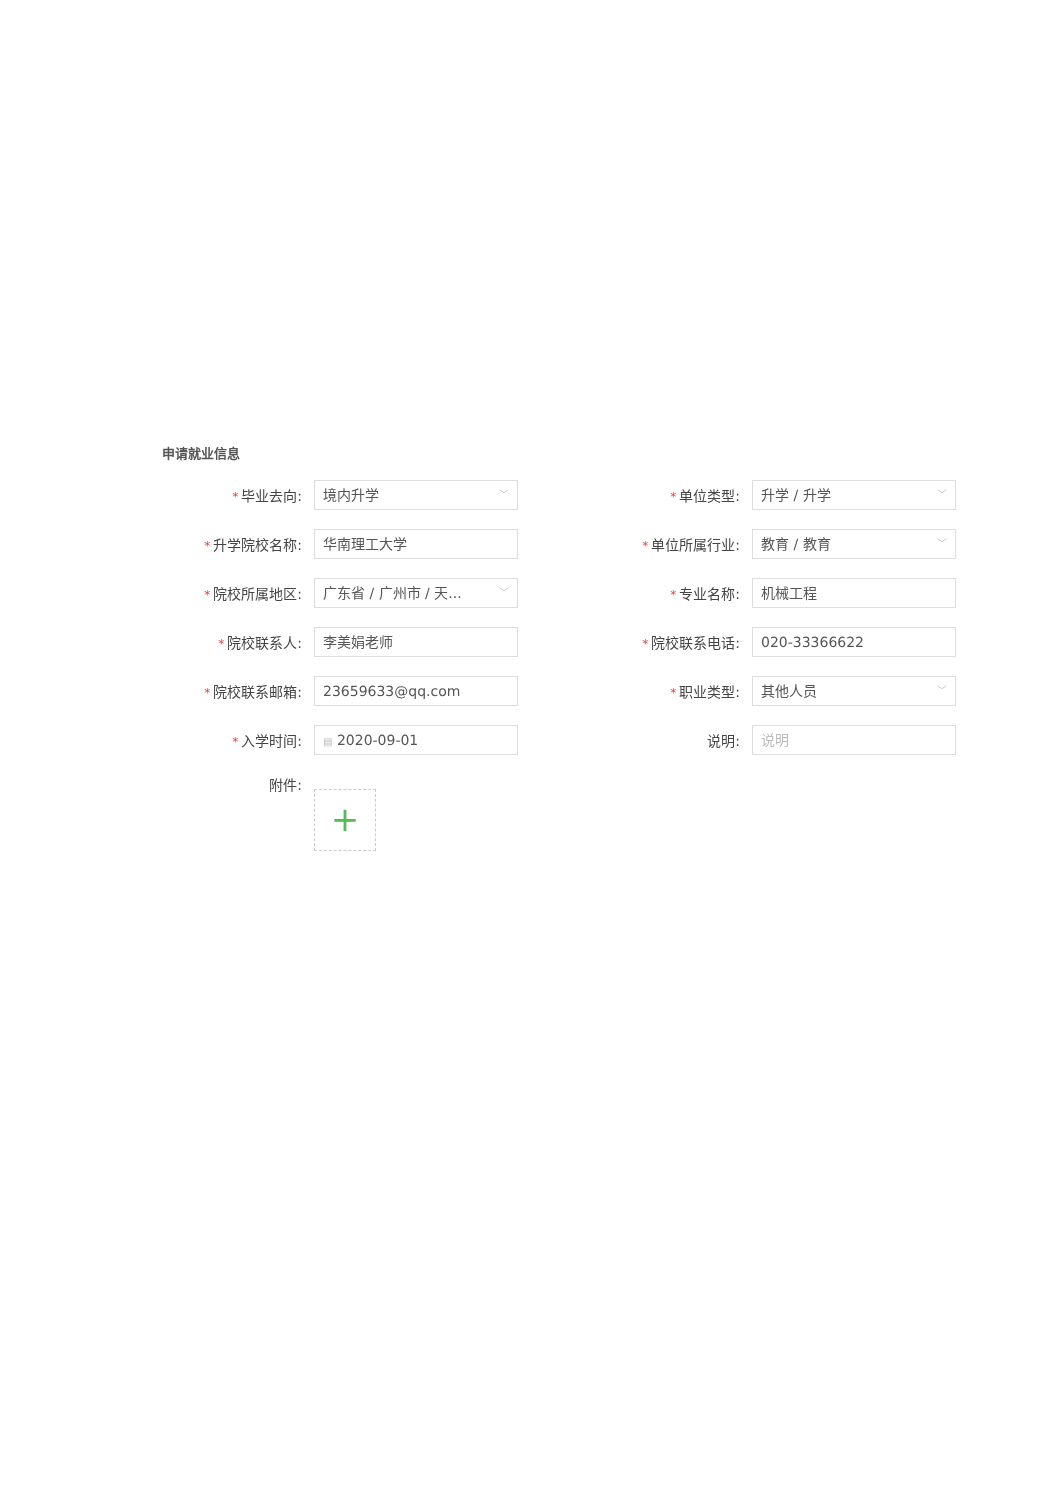申请就业信息
* 毕业去向:
境内升学 ﹀
* 单位类型:
升学 / 升学 ﹀
* 升学院校名称:
华南理工大学
* 单位所属行业:
教育 / 教育 ﹀
* 院校所属地区:
广东省 / 广州市 / 天... ﹀
* 专业名称:
机械工程
* 院校联系人:
李美娟老师
* 院校联系电话:
020-33366622
* 院校联系邮箱:
23659633@qq.com
* 职业类型:
其他人员 ﹀
* 入学时间:
▤ 2020-09-01
说明:
说明
附件:
+